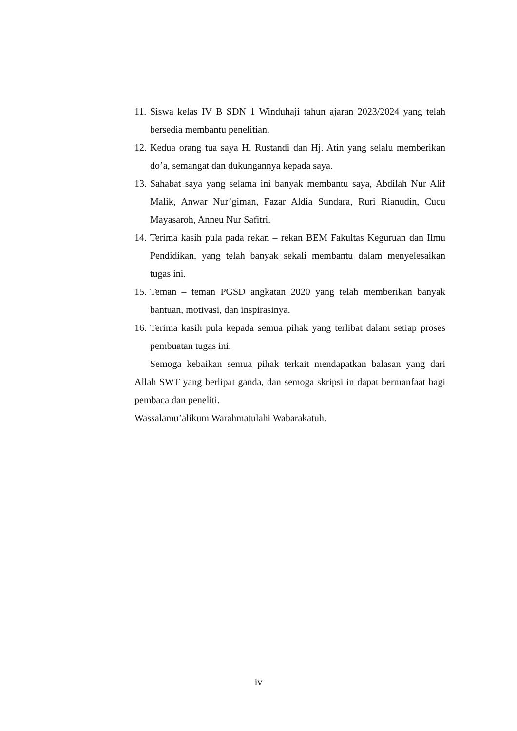11. Siswa kelas IV B SDN 1 Winduhaji tahun ajaran 2023/2024 yang telah bersedia membantu penelitian.
12. Kedua orang tua saya H. Rustandi dan Hj. Atin yang selalu memberikan do’a, semangat dan dukungannya kepada saya.
13. Sahabat saya yang selama ini banyak membantu saya, Abdilah Nur Alif Malik, Anwar Nur’giman, Fazar Aldia Sundara, Ruri Rianudin, Cucu Mayasaroh, Anneu Nur Safitri.
14. Terima kasih pula pada rekan – rekan BEM Fakultas Keguruan dan Ilmu Pendidikan, yang telah banyak sekali membantu dalam menyelesaikan tugas ini.
15. Teman – teman PGSD angkatan 2020 yang telah memberikan banyak bantuan, motivasi, dan inspirasinya.
16. Terima kasih pula kepada semua pihak yang terlibat dalam setiap proses pembuatan tugas ini.
Semoga kebaikan semua pihak terkait mendapatkan balasan yang dari Allah SWT yang berlipat ganda, dan semoga skripsi in dapat bermanfaat bagi pembaca dan peneliti.
Wassalamu’alikum Warahmatulahi Wabarakatuh.
iv